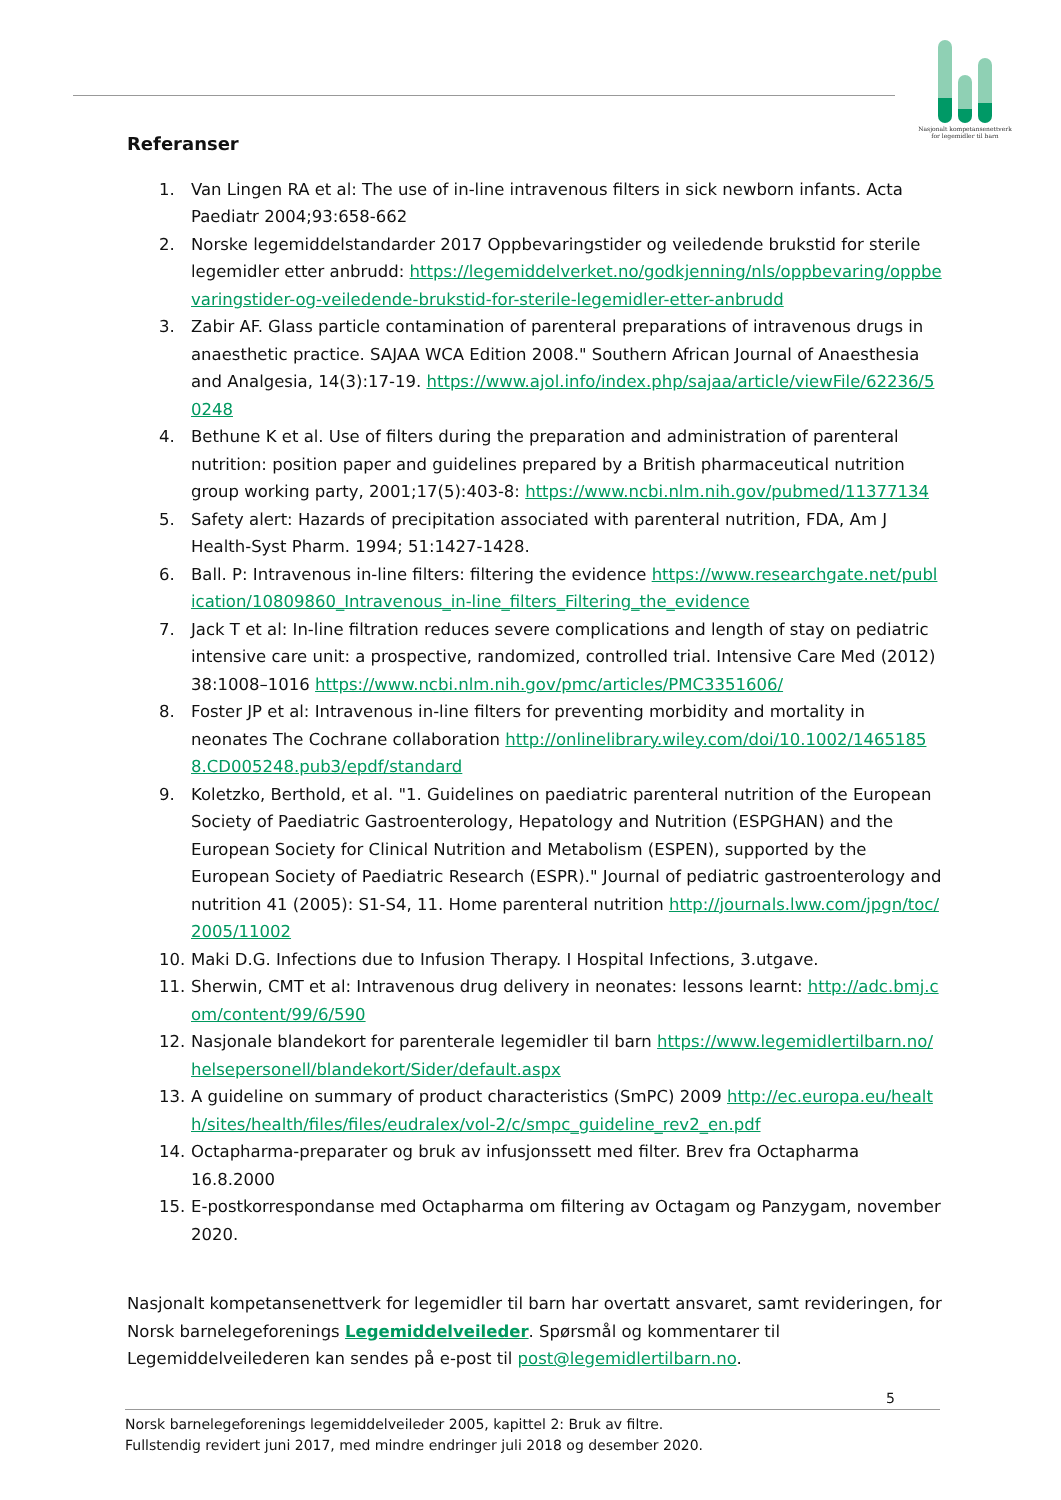Nasjonalt kompetansenettverk
for legemidler til barn
Referanser
1. Van Lingen RA et al: The use of in-line intravenous filters in sick newborn infants. Acta Paediatr 2004;93:658-662
2. Norske legemiddelstandarder 2017 Oppbevaringstider og veiledende brukstid for sterile legemidler etter anbrudd: https://legemiddelverket.no/godkjenning/nls/oppbevaring/oppbevaringstider-og-veiledende-brukstid-for-sterile-legemidler-etter-anbrudd
3. Zabir AF. Glass particle contamination of parenteral preparations of intravenous drugs in anaesthetic practice. SAJAA WCA Edition 2008." Southern African Journal of Anaesthesia and Analgesia, 14(3):17-19. https://www.ajol.info/index.php/sajaa/article/viewFile/62236/50248
4. Bethune K et al. Use of filters during the preparation and administration of parenteral nutrition: position paper and guidelines prepared by a British pharmaceutical nutrition group working party, 2001;17(5):403-8: https://www.ncbi.nlm.nih.gov/pubmed/11377134
5. Safety alert: Hazards of precipitation associated with parenteral nutrition, FDA, Am J Health-Syst Pharm. 1994; 51:1427-1428.
6. Ball. P: Intravenous in-line filters: filtering the evidence https://www.researchgate.net/publication/10809860_Intravenous_in-line_filters_Filtering_the_evidence
7. Jack T et al: In-line filtration reduces severe complications and length of stay on pediatric intensive care unit: a prospective, randomized, controlled trial. Intensive Care Med (2012) 38:1008–1016 https://www.ncbi.nlm.nih.gov/pmc/articles/PMC3351606/
8. Foster JP et al: Intravenous in-line filters for preventing morbidity and mortality in neonates The Cochrane collaboration http://onlinelibrary.wiley.com/doi/10.1002/14651858.CD005248.pub3/epdf/standard
9. Koletzko, Berthold, et al. "1. Guidelines on paediatric parenteral nutrition of the European Society of Paediatric Gastroenterology, Hepatology and Nutrition (ESPGHAN) and the European Society for Clinical Nutrition and Metabolism (ESPEN), supported by the European Society of Paediatric Research (ESPR)." Journal of pediatric gastroenterology and nutrition 41 (2005): S1-S4, 11. Home parenteral nutrition http://journals.lww.com/jpgn/toc/2005/11002
10. Maki D.G. Infections due to Infusion Therapy. I Hospital Infections, 3.utgave.
11. Sherwin, CMT et al: Intravenous drug delivery in neonates: lessons learnt: http://adc.bmj.com/content/99/6/590
12. Nasjonale blandekort for parenterale legemidler til barn https://www.legemidlertilbarn.no/helsepersonell/blandekort/Sider/default.aspx
13. A guideline on summary of product characteristics (SmPC) 2009 http://ec.europa.eu/health/sites/health/files/files/eudralex/vol-2/c/smpc_guideline_rev2_en.pdf
14. Octapharma-preparater og bruk av infusjonssett med filter. Brev fra Octapharma 16.8.2000
15. E-postkorrespondanse med Octapharma om filtering av Octagam og Panzygam, november 2020.
Nasjonalt kompetansenettverk for legemidler til barn har overtatt ansvaret, samt revideringen, for Norsk barnelegeforenings Legemiddelveileder. Spørsmål og kommentarer til Legemiddelveilederen kan sendes på e-post til post@legemidlertilbarn.no.
5
Norsk barnelegeforenings legemiddelveileder 2005, kapittel 2: Bruk av filtre.
Fullstendig revidert juni 2017, med mindre endringer juli 2018 og desember 2020.